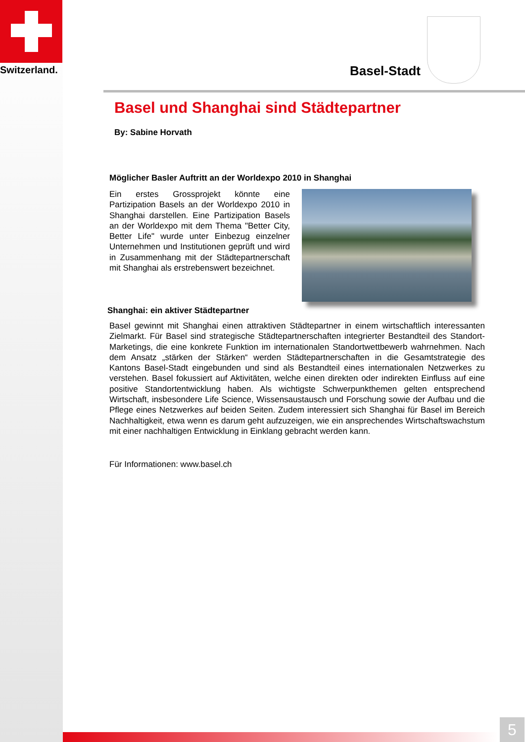Switzerland.
Basel-Stadt
Basel und Shanghai sind Städtepartner
By: Sabine Horvath
Möglicher Basler Auftritt an der Worldexpo 2010 in Shanghai
Ein erstes Grossprojekt könnte eine Partizipation Basels an der Worldexpo 2010 in Shanghai darstellen. Eine Partizipation Basels an der Worldexpo mit dem Thema "Better City, Better Life" wurde unter Einbezug einzelner Unternehmen und Institutionen geprüft und wird in Zusammenhang mit der Städtepartnerschaft mit Shanghai als erstrebenswert bezeichnet.
Shanghai: ein aktiver Städtepartner
Basel gewinnt mit Shanghai einen attraktiven Städtepartner in einem wirtschaftlich interessanten Zielmarkt. Für Basel sind strategische Städtepartnerschaften integrierter Bestandteil des Standort-Marketings, die eine konkrete Funktion im internationalen Standortwettbewerb wahrnehmen. Nach dem Ansatz „stärken der Stärken“ werden Städtepartnerschaften in die Gesamtstrategie des Kantons Basel-Stadt eingebunden und sind als Bestandteil eines internationalen Netzwerkes zu verstehen. Basel fokussiert auf Aktivitäten, welche einen direkten oder indirekten Einfluss auf eine positive Standortentwicklung haben. Als wichtigste Schwerpunkthemen gelten entsprechend Wirtschaft, insbesondere Life Science, Wissensaustausch und Forschung sowie der Aufbau und die Pflege eines Netzwerkes auf beiden Seiten. Zudem interessiert sich Shanghai für Basel im Bereich Nachhaltigkeit, etwa wenn es darum geht aufzuzeigen, wie ein ansprechendes Wirtschaftswachstum mit einer nachhaltigen Entwicklung in Einklang gebracht werden kann.
Für Informationen: www.basel.ch
5